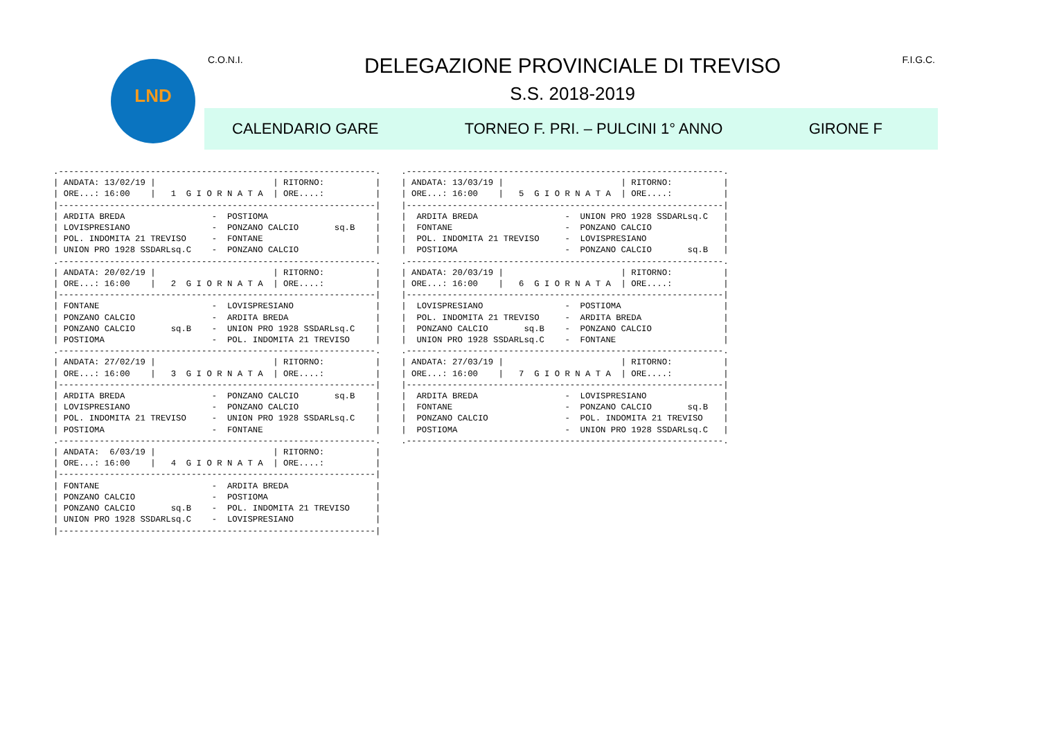LND
C.O.N.I.
DELEGAZIONE PROVINCIALE DI TREVISO
S.S. 2018-2019
F.I.G.C.
CALENDARIO GARE TORNEO F. PRI. – PULCINI 1° ANNO GIRONE F
.--------------------------------------------------------------.
| ANDATA: 13/02/19 |                       | RITORNO:          |
| ORE...: 16:00    |   1  G I O R N A T A  | ORE....:          |
|--------------------------------------------------------------|
| ARDITA BREDA                 -  POSTIOMA                     |
| LOVISPRESIANO                -  PONZANO CALCIO       sq.B    |
| POL. INDOMITA 21 TREVISO     -  FONTANE                      |
| UNION PRO 1928 SSDARLsq.C    -  PONZANO CALCIO               |
.--------------------------------------------------------------.
| ANDATA: 20/02/19 |                       | RITORNO:          |
| ORE...: 16:00    |   2  G I O R N A T A  | ORE....:          |
|--------------------------------------------------------------|
| FONTANE                      -  LOVISPRESIANO                |
| PONZANO CALCIO               -  ARDITA BREDA                 |
| PONZANO CALCIO       sq.B    -  UNION PRO 1928 SSDARLsq.C    |
| POSTIOMA                     -  POL. INDOMITA 21 TREVISO     |
.--------------------------------------------------------------.
| ANDATA: 27/02/19 |                       | RITORNO:          |
| ORE...: 16:00    |   3  G I O R N A T A  | ORE....:          |
|--------------------------------------------------------------|
| ARDITA BREDA                 -  PONZANO CALCIO       sq.B    |
| LOVISPRESIANO                -  PONZANO CALCIO               |
| POL. INDOMITA 21 TREVISO     -  UNION PRO 1928 SSDARLsq.C    |
| POSTIOMA                     -  FONTANE                      |
.--------------------------------------------------------------.
| ANDATA:  6/03/19 |                       | RITORNO:          |
| ORE...: 16:00    |   4  G I O R N A T A  | ORE....:          |
|--------------------------------------------------------------|
| FONTANE                      -  ARDITA BREDA                 |
| PONZANO CALCIO               -  POSTIOMA                     |
| PONZANO CALCIO       sq.B    -  POL. INDOMITA 21 TREVISO     |
| UNION PRO 1928 SSDARLsq.C    -  LOVISPRESIANO                |
|--------------------------------------------------------------|
.--------------------------------------------------------------.
| ANDATA: 13/03/19 |                       | RITORNO:          |
| ORE...: 16:00    |   5  G I O R N A T A  | ORE....:          |
|--------------------------------------------------------------|
|  ARDITA BREDA                 -  UNION PRO 1928 SSDARLsq.C   |
|  FONTANE                      -  PONZANO CALCIO              |
|  POL. INDOMITA 21 TREVISO     -  LOVISPRESIANO               |
|  POSTIOMA                     -  PONZANO CALCIO       sq.B   |
.--------------------------------------------------------------.
| ANDATA: 20/03/19 |                       | RITORNO:          |
| ORE...: 16:00    |   6  G I O R N A T A  | ORE....:          |
|--------------------------------------------------------------|
|  LOVISPRESIANO                -  POSTIOMA                    |
|  POL. INDOMITA 21 TREVISO     -  ARDITA BREDA                |
|  PONZANO CALCIO       sq.B    -  PONZANO CALCIO              |
|  UNION PRO 1928 SSDARLsq.C    -  FONTANE                     |
.--------------------------------------------------------------.
| ANDATA: 27/03/19 |                       | RITORNO:          |
| ORE...: 16:00    |   7  G I O R N A T A  | ORE....:          |
|--------------------------------------------------------------|
|  ARDITA BREDA                 -  LOVISPRESIANO               |
|  FONTANE                      -  PONZANO CALCIO       sq.B   |
|  PONZANO CALCIO               -  POL. INDOMITA 21 TREVISO    |
|  POSTIOMA                     -  UNION PRO 1928 SSDARLsq.C   |
.--------------------------------------------------------------.